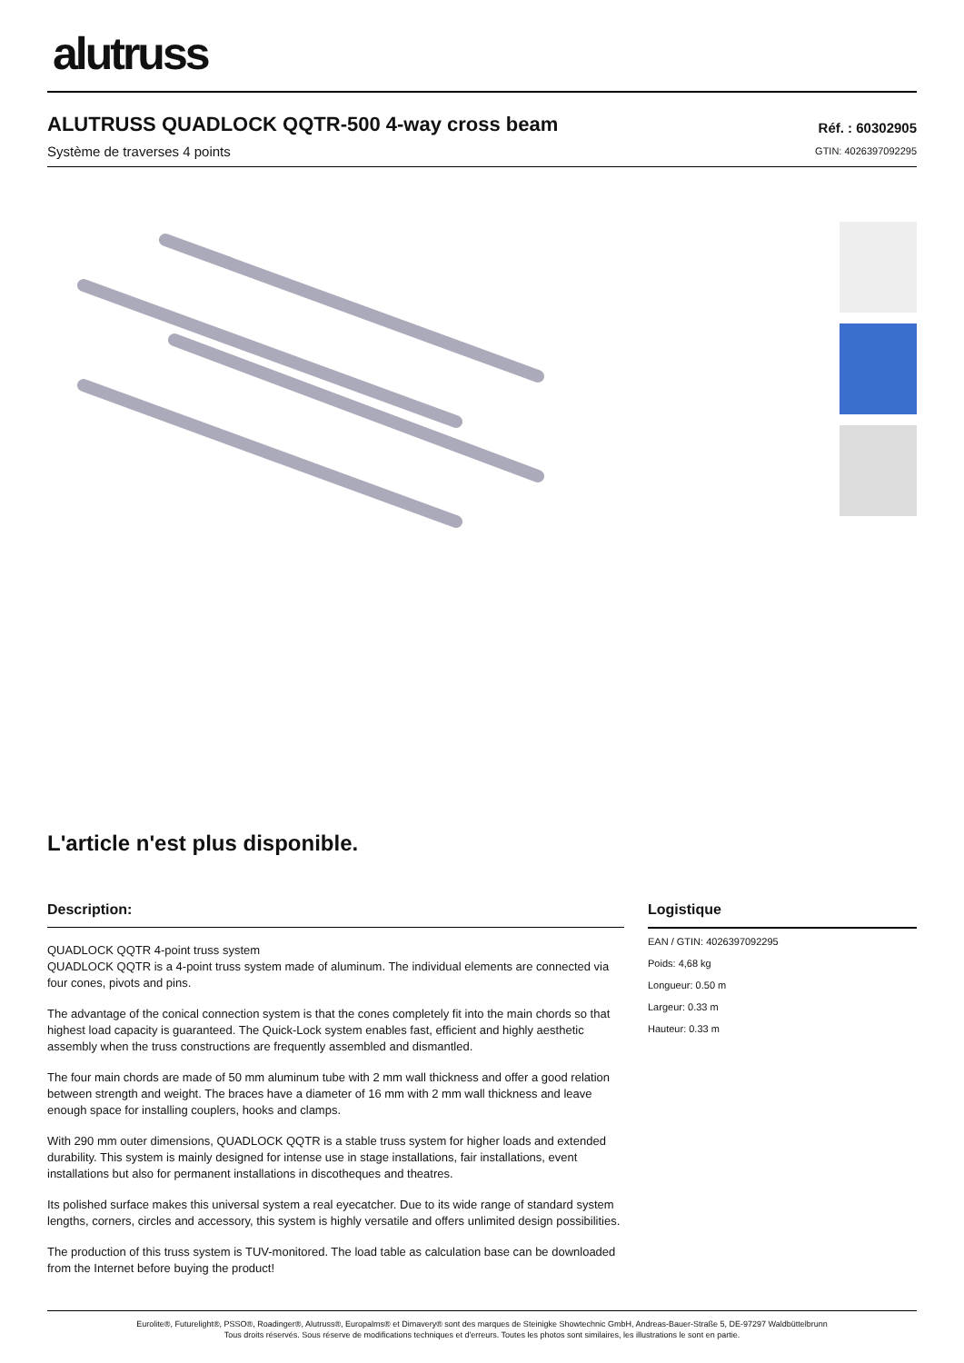alutruss
ALUTRUSS QUADLOCK QQTR-500 4-way cross beam
Système de traverses 4 points
Réf. : 60302905
GTIN: 4026397092295
L'article n'est plus disponible.
Description:
QUADLOCK QQTR 4-point truss system
QUADLOCK QQTR is a 4-point truss system made of aluminum. The individual elements are connected via four cones, pivots and pins.
The advantage of the conical connection system is that the cones completely fit into the main chords so that highest load capacity is guaranteed. The Quick-Lock system enables fast, efficient and highly aesthetic assembly when the truss constructions are frequently assembled and dismantled.
The four main chords are made of 50 mm aluminum tube with 2 mm wall thickness and offer a good relation between strength and weight. The braces have a diameter of 16 mm with 2 mm wall thickness and leave enough space for installing couplers, hooks and clamps.
With 290 mm outer dimensions, QUADLOCK QQTR is a stable truss system for higher loads and extended durability. This system is mainly designed for intense use in stage installations, fair installations, event installations but also for permanent installations in discotheques and theatres.
Its polished surface makes this universal system a real eyecatcher. Due to its wide range of standard system lengths, corners, circles and accessory, this system is highly versatile and offers unlimited design possibilities.
The production of this truss system is TUV-monitored. The load table as calculation base can be downloaded from the Internet before buying the product!
Logistique
EAN / GTIN: 4026397092295
Poids: 4,68 kg
Longueur: 0.50 m
Largeur: 0.33 m
Hauteur: 0.33 m
Eurolite®, Futurelight®, PSSO®, Roadinger®, Alutruss®, Europalms® et Dimavery® sont des marques de Steinigke Showtechnic GmbH, Andreas-Bauer-Straße 5, DE-97297 Waldbüttelbrunn
Tous droits réservés. Sous réserve de modifications techniques et d'erreurs. Toutes les photos sont similaires, les illustrations le sont en partie.